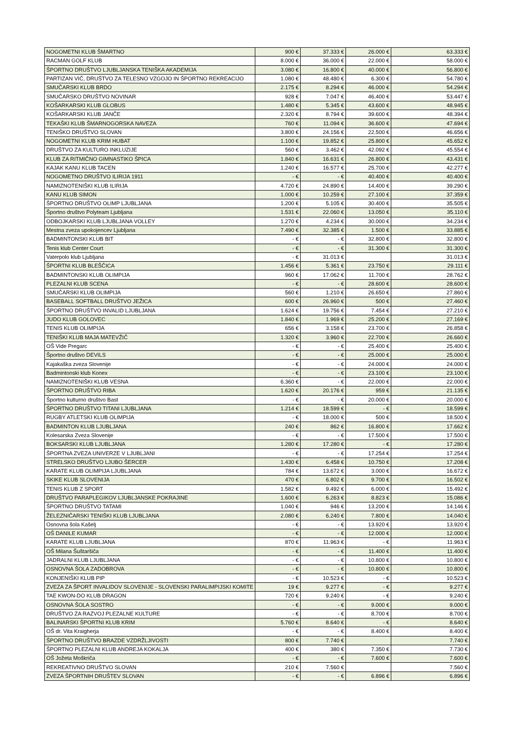| NOGOMETNI KLUB ŠMARTNO | 900 € | 37.333 € | 26.000 € | 63.333 € |
| RACMAN GOLF KLUB | 8.000 € | 36.000 € | 22.000 € | 58.000 € |
| ŠPORTNO DRUŠTVO LJUBLJANSKA TENIŠKA AKADEMIJA | 3.080 € | 16.800 € | 40.000 € | 56.800 € |
| PARTIZAN VIČ, DRUŠTVO ZA TELESNO VZGOJO IN ŠPORTNO REKREACIJO | 1.080 € | 48.480 € | 6.300 € | 54.780 € |
| SMUČARSKI KLUB BRDO | 2.175 € | 8.294 € | 46.000 € | 54.294 € |
| SMUČARSKO DRUŠTVO NOVINAR | 928 € | 7.047 € | 46.400 € | 53.447 € |
| KOŠARKARSKI KLUB GLOBUS | 1.480 € | 5.345 € | 43.600 € | 48.945 € |
| KOŠARKARSKI KLUB JANČE | 2.320 € | 8.794 € | 39.600 € | 48.394 € |
| TEKAŠKI KLUB ŠMARNOGORSKA NAVEZA | 760 € | 11.094 € | 36.600 € | 47.694 € |
| TENIŠKO DRUŠTVO SLOVAN | 3.800 € | 24.156 € | 22.500 € | 46.656 € |
| NOGOMETNI KLUB KRIM HUBAT | 1.100 € | 19.852 € | 25.800 € | 45.652 € |
| DRUŠTVO ZA KULTURO INKLUZIJE | 560 € | 3.462 € | 42.092 € | 45.554 € |
| KLUB ZA RITMIČNO GIMNASTIKO ŠPICA | 1.840 € | 16.631 € | 26.800 € | 43.431 € |
| KAJAK KANU KLUB TACEN | 1.240 € | 16.577 € | 25.700 € | 42.277 € |
| NOGOMETNO DRUŠTVO ILIRIJA 1911 | - € | - € | 40.400 € | 40.400 € |
| NAMIZNOTENIŠKI KLUB ILIRIJA | 4.720 € | 24.890 € | 14.400 € | 39.290 € |
| KANU KLUB SIMON | 1.000 € | 10.259 € | 27.100 € | 37.359 € |
| ŠPORTNO DRUŠTVO OLIMP LJUBLJANA | 1.200 € | 5.105 € | 30.400 € | 35.505 € |
| Športno društvo Polyteam Ljubljana | 1.531 € | 22.060 € | 13.050 € | 35.110 € |
| ODBOJKARSKI KLUB LJUBLJANA VOLLEY | 1.270 € | 4.234 € | 30.000 € | 34.234 € |
| Mestna zveza upokojencev Ljubljana | 7.490 € | 32.385 € | 1.500 € | 33.885 € |
| BADMINTONSKI KLUB BIT | - € | - € | 32.800 € | 32.800 € |
| Tenis klub Center Court | - € | - € | 31.300 € | 31.300 € |
| Vaterpolo klub Ljubljana | - € | 31.013 € | | 31.013 € |
| ŠPORTNI KLUB BLEŠČICA | 1.456 € | 5.361 € | 23.750 € | 29.111 € |
| BADMINTONSKI KLUB OLIMPIJA | 960 € | 17.062 € | 11.700 € | 28.762 € |
| PLEZALNI KLUB SCENA | - € | - € | 28.600 € | 28.600 € |
| SMUČARSKI KLUB OLIMPIJA | 560 € | 1.210 € | 26.650 € | 27.860 € |
| BASEBALL SOFTBALL DRUŠTVO JEŽICA | 600 € | 26.960 € | 500 € | 27.460 € |
| ŠPORTNO DRUŠTVO INVALID LJUBLJANA | 1.624 € | 19.756 € | 7.454 € | 27.210 € |
| JUDO KLUB GOLOVEC | 1.840 € | 1.969 € | 25.200 € | 27.169 € |
| TENIS KLUB OLIMPIJA | 656 € | 3.158 € | 23.700 € | 26.858 € |
| TENIŠKI KLUB MAJA MATEVŽIČ | 1.320 € | 3.960 € | 22.700 € | 26.660 € |
| OŠ Vide Pregarc | - € | - € | 25.400 € | 25.400 € |
| Športno društvo DEVILS | - € | - € | 25.000 € | 25.000 € |
| Kajakaška zveza Slovenije | - € | - € | 24.000 € | 24.000 € |
| Badmintonski klub Konex | - € | - € | 23.100 € | 23.100 € |
| NAMIZNOTENIŠKI KLUB VESNA | 6.360 € | - € | 22.000 € | 22.000 € |
| ŠPORTNO DRUŠTVO RIBA | 1.620 € | 20.176 € | 959 € | 21.135 € |
| Športno kulturno društvo Bast | - € | - € | 20.000 € | 20.000 € |
| ŠPORTNO DRUŠTVO TITANI LJUBLJANA | 1.214 € | 18.599 € | - € | 18.599 € |
| RUGBY ATLETSKI KLUB OLIMPIJA | - € | 18.000 € | 500 € | 18.500 € |
| BADMINTON KLUB LJUBLJANA | 240 € | 862 € | 16.800 € | 17.662 € |
| Kolesarska Zveza Slovenije | - € | - € | 17.500 € | 17.500 € |
| BOKSARSKI KLUB LJUBLJANA | 1.280 € | 17.280 € | - € | 17.280 € |
| ŠPORTNA ZVEZA UNIVERZE V LJUBLJANI | - € | - € | 17.254 € | 17.254 € |
| STRELSKO DRUŠTVO LJUBO ŠERCER | 1.430 € | 6.458 € | 10.750 € | 17.208 € |
| KARATE KLUB OLIMPIJA LJUBLJANA | 784 € | 13.672 € | 3.000 € | 16.672 € |
| SKIKE KLUB SLOVENIJA | 470 € | 6.802 € | 9.700 € | 16.502 € |
| TENIS KLUB Z SPORT | 1.582 € | 9.492 € | 6.000 € | 15.492 € |
| DRUŠTVO PARAPLEGIKOV LJUBLJANSKE POKRAJINE | 1.600 € | 6.263 € | 8.823 € | 15.086 € |
| ŠPORTNO DRUŠTVO TATAMI | 1.040 € | 946 € | 13.200 € | 14.146 € |
| ŽELEZNIČARSKI TENIŠKI KLUB LJUBLJANA | 2.080 € | 6.240 € | 7.800 € | 14.040 € |
| Osnovna šola Kašelj | - € | - € | 13.920 € | 13.920 € |
| OŠ DANILE KUMAR | - € | - € | 12.000 € | 12.000 € |
| KARATE KLUB LJUBLJANA | 870 € | 11.963 € | - € | 11.963 € |
| OŠ Milana Šuštaršiča | - € | - € | 11.400 € | 11.400 € |
| JADRALNI KLUB LJUBLJANA | - € | - € | 10.800 € | 10.800 € |
| OSNOVNA ŠOLA ZADOBROVA | - € | - € | 10.800 € | 10.800 € |
| KONJENIŠKI KLUB PIP | - € | 10.523 € | - € | 10.523 € |
| ZVEZA ZA ŠPORT INVALIDOV SLOVENIJE - SLOVENSKI PARALIMPIJSKI KOMITE | 19 € | 9.277 € | - € | 9.277 € |
| TAE KWON-DO KLUB DRAGON | 720 € | 9.240 € | - € | 9.240 € |
| OSNOVNA ŠOLA SOSTRO | - € | - € | 9.000 € | 9.000 € |
| DRUŠTVO ZA RAZVOJ PLEZALNE KULTURE | - € | - € | 8.700 € | 8.700 € |
| BALINARSKI ŠPORTNI KLUB KRIM | 5.760 € | 8.640 € | - € | 8.640 € |
| OŠ dr. Vita Kraigherja | - € | - € | 8.400 € | 8.400 € |
| ŠPORTNO DRUŠTVO BRAZDE VZDRŽLJIVOSTI | 800 € | 7.740 € | | 7.740 € |
| ŠPORTNO PLEZALNI KLUB ANDREJA KOKALJA | 400 € | 380 € | 7.350 € | 7.730 € |
| OŠ Jožeta Moškriča | - € | - € | 7.600 € | 7.600 € |
| REKREATIVNO DRUŠTVO SLOVAN | 210 € | 7.560 € | | 7.560 € |
| ZVEZA ŠPORTNIH DRUŠTEV SLOVAN | - € | - € | 6.896 € | 6.896 € |